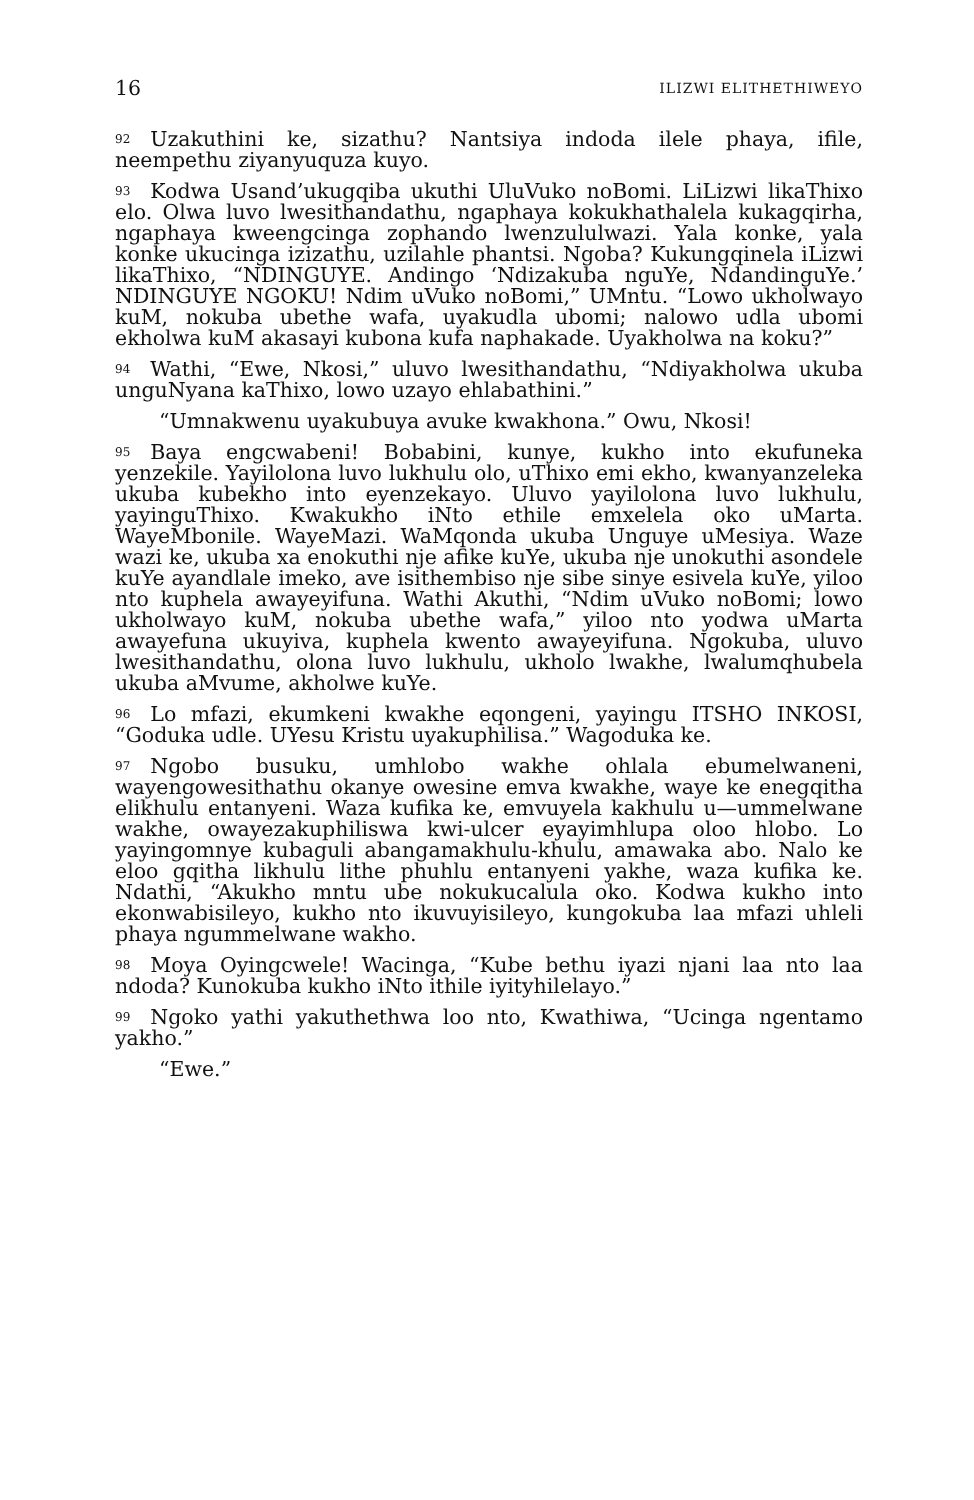16 ILIZWI ELITHETHIWEYO
92 Uzakuthini ke, sizathu? Nantsiya indoda ilele phaya, ifile, neempethu ziyanyuquza kuyo.
93 Kodwa Usand’ukugqiba ukuthi UluVuko noBomi. LiLizwi likaThixo elo. Olwa luvo lwesithandathu, ngaphaya kokukhathalela kukagqirha, ngaphaya kweengcinga zophando lwenzululwazi. Yala konke, yala konke ukucinga izizathu, uzilahle phantsi. Ngoba? Kukungqinela iLizwi likaThixo, “NDINGUYE. Andingo ‘Ndizakuba nguYe, NdandinguYe.’ NDINGUYE NGOKU! Ndim uVuko noBomi,” UMntu. “Lowo ukholwayo kuM, nokuba ubethe wafa, uyakudla ubomi; nalowo udla ubomi ekholwa kuM akasayi kubona kufa naphakade. Uyakholwa na koku?”
94 Wathi, “Ewe, Nkosi,” uluvo lwesithandathu, “Ndiyakholwa ukuba unguNyana kaThixo, lowo uzayo ehlabathini.”
“Umnakwenu uyakubuya avuke kwakhona.” Owu, Nkosi!
95 Baya engcwabeni! Bobabini, kunye, kukho into ekufuneka yenzekile. Yayilolona luvo lukhulu olo, uThixo emi ekho, kwanyanzeleka ukuba kubekho into eyenzekayo. Uluvo yayilolona luvo lukhulu, yayinguThixo. Kwakukho iNto ethile emxelela oko uMarta. WayeMbonile. WayeMazi. WaMqonda ukuba Unguye uMesiya. Waze wazi ke, ukuba xa enokuthi nje afike kuYe, ukuba nje unokuthi asondele kuYe ayandlale imeko, ave isithembiso nje sibe sinye esivela kuYe, yiloo nto kuphela awayeyifuna. Wathi Akuthi, “Ndim uVuko noBomi; lowo ukholwayo kuM, nokuba ubethe wafa,” yiloo nto yodwa uMarta awayefuna ukuyiva, kuphela kwento awayeyifuna. Ngokuba, uluvo lwesithandathu, olona luvo lukhulu, ukholo lwakhe, lwalumqhubela ukuba aMvume, akholwe kuYe.
96 Lo mfazi, ekumkeni kwakhe eqongeni, yayingu ITSHO INKOSI, “Goduka udle. UYesu Kristu uyakuphilisa.” Wagoduka ke.
97 Ngobo busuku, umhlobo wakhe ohlala ebumelwaneni, wayengowesithathu okanye owesine emva kwakhe, waye ke enegqitha elikhulu entanyeni. Waza kufika ke, emvuyela kakhulu u—ummelwane wakhe, owayezakuphiliswa kwi-ulcer eyayimhlupa oloo hlobo. Lo yayingomnye kubaguli abangamakhulu-khulu, amawaka abo. Nalo ke eloo gqitha likhulu lithe phuhlu entanyeni yakhe, waza kufika ke. Ndathi, “Akukho mntu ube nokukucalula oko. Kodwa kukho into ekonwabisileyo, kukho nto ikuvuyisileyo, kungokuba laa mfazi uhleli phaya ngummelwane wakho.
98 Moya Oyingcwele! Wacinga, “Kube bethu iyazi njani laa nto laa ndoda? Kunokuba kukho iNto ithile iyityhilelayo.”
99 Ngoko yathi yakuthethwa loo nto, Kwathiwa, “Ucinga ngentamo yakho.”
“Ewe.”